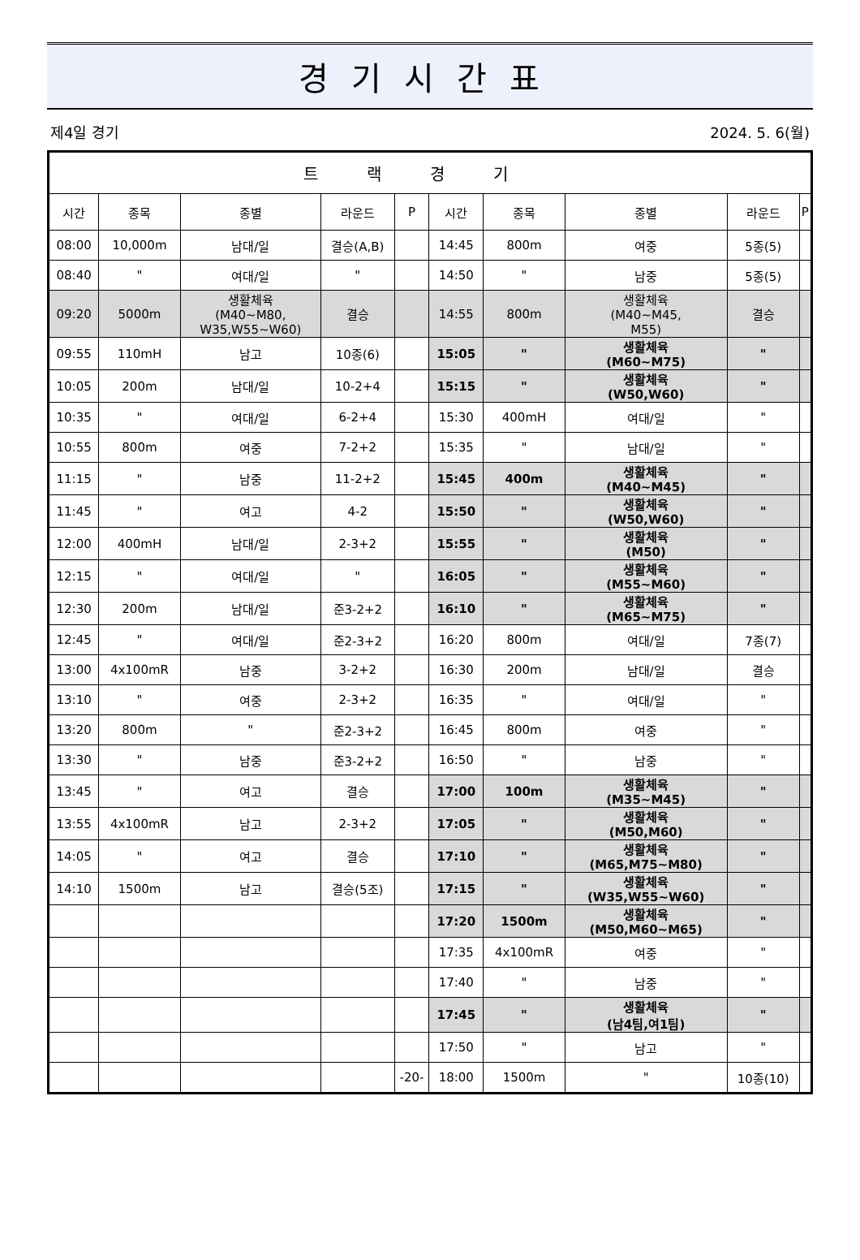경기시간표
제4일 경기 2024. 5. 6(월)
| 트랙경기 | | | | | | | | | |
| --- | --- | --- | --- | --- | --- | --- | --- | --- | --- |
| 시간 | 종목 | 종별 | 라운드 | P | 시간 | 종목 | 종별 | 라운드 | P |
| 08:00 | 10,000m | 남대/일 | 결승(A,B) | | 14:45 | 800m | 여중 | 5종(5) | |
| 08:40 | " | 여대/일 | " | | 14:50 | " | 남중 | 5종(5) | |
| 09:20 | 5000m | 생활체육 (M40~M80, W35,W55~W60) | 결승 | | 14:55 | 800m | 생활체육 (M40~M45, M55) | 결승 | |
| 09:55 | 110mH | 남고 | 10종(6) | | 15:05 | " | 생활체육 (M60~M75) | " | |
| 10:05 | 200m | 남대/일 | 10-2+4 | | 15:15 | " | 생활체육 (W50,W60) | " | |
| 10:35 | " | 여대/일 | 6-2+4 | | 15:30 | 400mH | 여대/일 | " | |
| 10:55 | 800m | 여중 | 7-2+2 | | 15:35 | " | 남대/일 | " | |
| 11:15 | " | 남중 | 11-2+2 | | 15:45 | 400m | 생활체육 (M40~M45) | " | |
| 11:45 | " | 여고 | 4-2 | | 15:50 | " | 생활체육 (W50,W60) | " | |
| 12:00 | 400mH | 남대/일 | 2-3+2 | | 15:55 | " | 생활체육 (M50) | " | |
| 12:15 | " | 여대/일 | " | | 16:05 | " | 생활체육 (M55~M60) | " | |
| 12:30 | 200m | 남대/일 | 준3-2+2 | | 16:10 | " | 생활체육 (M65~M75) | " | |
| 12:45 | " | 여대/일 | 준2-3+2 | | 16:20 | 800m | 여대/일 | 7종(7) | |
| 13:00 | 4x100mR | 남중 | 3-2+2 | | 16:30 | 200m | 남대/일 | 결승 | |
| 13:10 | " | 여중 | 2-3+2 | | 16:35 | " | 여대/일 | " | |
| 13:20 | 800m | " | 준2-3+2 | | 16:45 | 800m | 여중 | " | |
| 13:30 | " | 남중 | 준3-2+2 | | 16:50 | " | 남중 | " | |
| 13:45 | " | 여고 | 결승 | | 17:00 | 100m | 생활체육 (M35~M45) | " | |
| 13:55 | 4x100mR | 남고 | 2-3+2 | | 17:05 | " | 생활체육 (M50,M60) | " | |
| 14:05 | " | 여고 | 결승 | | 17:10 | " | 생활체육 (M65,M75~M80) | " | |
| 14:10 | 1500m | 남고 | 결승(5조) | | 17:15 | " | 생활체육 (W35,W55~W60) | " | |
| | | | | | 17:20 | 1500m | 생활체육 (M50,M60~M65) | " | |
| | | | | | 17:35 | 4x100mR | 여중 | " | |
| | | | | | 17:40 | " | 남중 | " | |
| | | | | | 17:45 | " | 생활체육 (남4팀,여1팀) | " | |
| | | | | | 17:50 | " | 남고 | " | |
| | | | | -20- | 18:00 | 1500m | " | 10종(10) | |